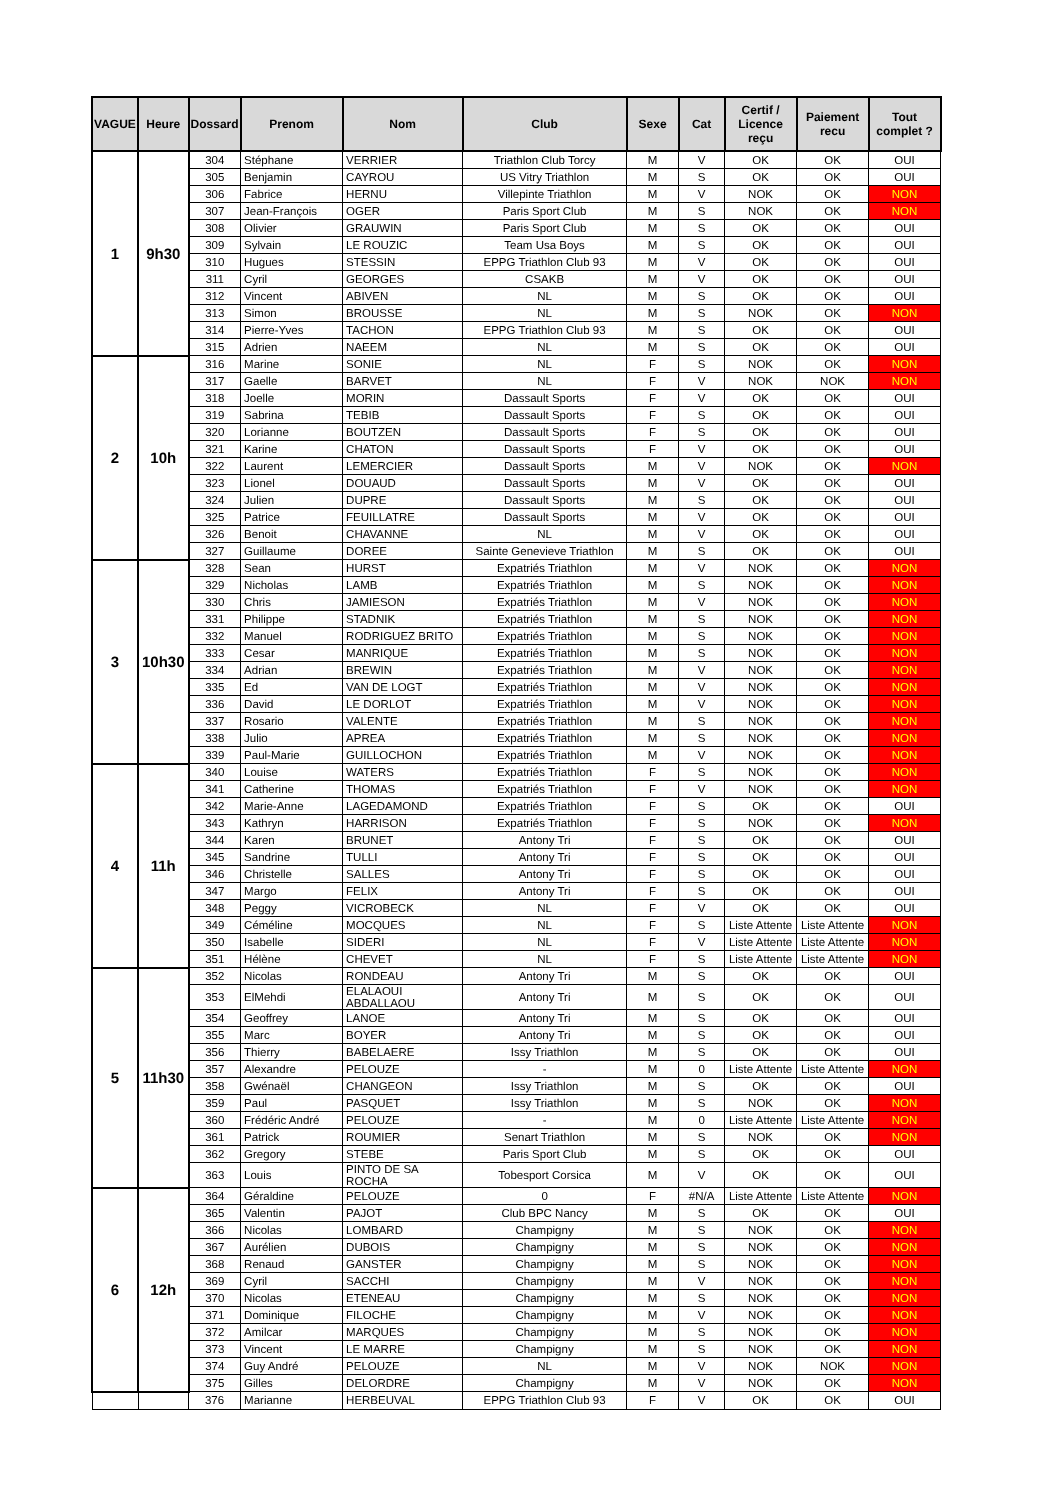| VAGUE | Heure | Dossard | Prenom | Nom | Club | Sexe | Cat | Certif / Licence reçu | Paiement recu | Tout complet ? |
| --- | --- | --- | --- | --- | --- | --- | --- | --- | --- | --- |
| 1 | 9h30 | 304 | Stéphane | VERRIER | Triathlon Club Torcy | M | V | OK | OK | OUI |
| | | 305 | Benjamin | CAYROU | US Vitry Triathlon | M | S | OK | OK | OUI |
| | | 306 | Fabrice | HERNU | Villepinte Triathlon | M | V | NOK | OK | NON |
| | | 307 | Jean-François | OGER | Paris Sport Club | M | S | NOK | OK | NON |
| | | 308 | Olivier | GRAUWIN | Paris Sport Club | M | S | OK | OK | OUI |
| | | 309 | Sylvain | LE ROUZIC | Team Usa Boys | M | S | OK | OK | OUI |
| | | 310 | Hugues | STESSIN | EPPG Triathlon Club 93 | M | V | OK | OK | OUI |
| | | 311 | Cyril | GEORGES | CSAKB | M | V | OK | OK | OUI |
| | | 312 | Vincent | ABIVEN | NL | M | S | OK | OK | OUI |
| | | 313 | Simon | BROUSSE | NL | M | S | NOK | OK | NON |
| | | 314 | Pierre-Yves | TACHON | EPPG Triathlon Club 93 | M | S | OK | OK | OUI |
| | | 315 | Adrien | NAEEM | NL | M | S | OK | OK | OUI |
| 2 | 10h | 316 | Marine | SONIE | NL | F | S | NOK | OK | NON |
| | | 317 | Gaelle | BARVET | NL | F | V | NOK | NOK | NON |
| | | 318 | Joelle | MORIN | Dassault Sports | F | V | OK | OK | OUI |
| | | 319 | Sabrina | TEBIB | Dassault Sports | F | S | OK | OK | OUI |
| | | 320 | Lorianne | BOUTZEN | Dassault Sports | F | S | OK | OK | OUI |
| | | 321 | Karine | CHATON | Dassault Sports | F | V | OK | OK | OUI |
| | | 322 | Laurent | LEMERCIER | Dassault Sports | M | V | NOK | OK | NON |
| | | 323 | Lionel | DOUAUD | Dassault Sports | M | V | OK | OK | OUI |
| | | 324 | Julien | DUPRE | Dassault Sports | M | S | OK | OK | OUI |
| | | 325 | Patrice | FEUILLATRE | Dassault Sports | M | V | OK | OK | OUI |
| | | 326 | Benoit | CHAVANNE | NL | M | V | OK | OK | OUI |
| | | 327 | Guillaume | DOREE | Sainte Genevieve Triathlon | M | S | OK | OK | OUI |
| 3 | 10h30 | 328 | Sean | HURST | Expatriés Triathlon | M | V | NOK | OK | NON |
| | | 329 | Nicholas | LAMB | Expatriés Triathlon | M | S | NOK | OK | NON |
| | | 330 | Chris | JAMIESON | Expatriés Triathlon | M | V | NOK | OK | NON |
| | | 331 | Philippe | STADNIK | Expatriés Triathlon | M | S | NOK | OK | NON |
| | | 332 | Manuel | RODRIGUEZ BRITO | Expatriés Triathlon | M | S | NOK | OK | NON |
| | | 333 | Cesar | MANRIQUE | Expatriés Triathlon | M | S | NOK | OK | NON |
| | | 334 | Adrian | BREWIN | Expatriés Triathlon | M | V | NOK | OK | NON |
| | | 335 | Ed | VAN DE LOGT | Expatriés Triathlon | M | V | NOK | OK | NON |
| | | 336 | David | LE DORLOT | Expatriés Triathlon | M | V | NOK | OK | NON |
| | | 337 | Rosario | VALENTE | Expatriés Triathlon | M | S | NOK | OK | NON |
| | | 338 | Julio | APREA | Expatriés Triathlon | M | S | NOK | OK | NON |
| | | 339 | Paul-Marie | GUILLOCHON | Expatriés Triathlon | M | V | NOK | OK | NON |
| 4 | 11h | 340 | Louise | WATERS | Expatriés Triathlon | F | S | NOK | OK | NON |
| | | 341 | Catherine | THOMAS | Expatriés Triathlon | F | V | NOK | OK | NON |
| | | 342 | Marie-Anne | LAGEDAMOND | Expatriés Triathlon | F | S | OK | OK | OUI |
| | | 343 | Kathryn | HARRISON | Expatriés Triathlon | F | S | NOK | OK | NON |
| | | 344 | Karen | BRUNET | Antony Tri | F | S | OK | OK | OUI |
| | | 345 | Sandrine | TULLI | Antony Tri | F | S | OK | OK | OUI |
| | | 346 | Christelle | SALLES | Antony Tri | F | S | OK | OK | OUI |
| | | 347 | Margo | FELIX | Antony Tri | F | S | OK | OK | OUI |
| | | 348 | Peggy | VICROBECK | NL | F | V | OK | OK | OUI |
| | | 349 | Céméline | MOCQUES | NL | F | S | Liste Attente | Liste Attente | NON |
| | | 350 | Isabelle | SIDERI | NL | F | V | Liste Attente | Liste Attente | NON |
| | | 351 | Hélène | CHEVET | NL | F | S | Liste Attente | Liste Attente | NON |
| 5 | 11h30 | 352 | Nicolas | RONDEAU | Antony Tri | M | S | OK | OK | OUI |
| | | 353 | ElMehdi | ELALAOUI ABDALLAOU | Antony Tri | M | S | OK | OK | OUI |
| | | 354 | Geoffrey | LANOE | Antony Tri | M | S | OK | OK | OUI |
| | | 355 | Marc | BOYER | Antony Tri | M | S | OK | OK | OUI |
| | | 356 | Thierry | BABELAERE | Issy Triathlon | M | S | OK | OK | OUI |
| | | 357 | Alexandre | PELOUZE | - | M | 0 | Liste Attente | Liste Attente | NON |
| | | 358 | Gwénaël | CHANGEON | Issy Triathlon | M | S | OK | OK | OUI |
| | | 359 | Paul | PASQUET | Issy Triathlon | M | S | NOK | OK | NON |
| | | 360 | Frédéric André | PELOUZE | - | M | 0 | Liste Attente | Liste Attente | NON |
| | | 361 | Patrick | ROUMIER | Senart Triathlon | M | S | NOK | OK | NON |
| | | 362 | Gregory | STEBE | Paris Sport Club | M | S | OK | OK | OUI |
| | | 363 | Louis | PINTO DE SA ROCHA | Tobesport Corsica | M | V | OK | OK | OUI |
| 6 | 12h | 364 | Géraldine | PELOUZE | 0 | F | #N/A | Liste Attente | Liste Attente | NON |
| | | 365 | Valentin | PAJOT | Club BPC Nancy | M | S | OK | OK | OUI |
| | | 366 | Nicolas | LOMBARD | Champigny | M | S | NOK | OK | NON |
| | | 367 | Aurélien | DUBOIS | Champigny | M | S | NOK | OK | NON |
| | | 368 | Renaud | GANSTER | Champigny | M | S | NOK | OK | NON |
| | | 369 | Cyril | SACCHI | Champigny | M | V | NOK | OK | NON |
| | | 370 | Nicolas | ETENEAU | Champigny | M | S | NOK | OK | NON |
| | | 371 | Dominique | FILOCHE | Champigny | M | V | NOK | OK | NON |
| | | 372 | Amilcar | MARQUES | Champigny | M | S | NOK | OK | NON |
| | | 373 | Vincent | LE MARRE | Champigny | M | S | NOK | OK | NON |
| | | 374 | Guy André | PELOUZE | NL | M | V | NOK | NOK | NON |
| | | 375 | Gilles | DELORDRE | Champigny | M | V | NOK | OK | NON |
| | | 376 | Marianne | HERBEUVAL | EPPG Triathlon Club 93 | F | V | OK | OK | OUI |